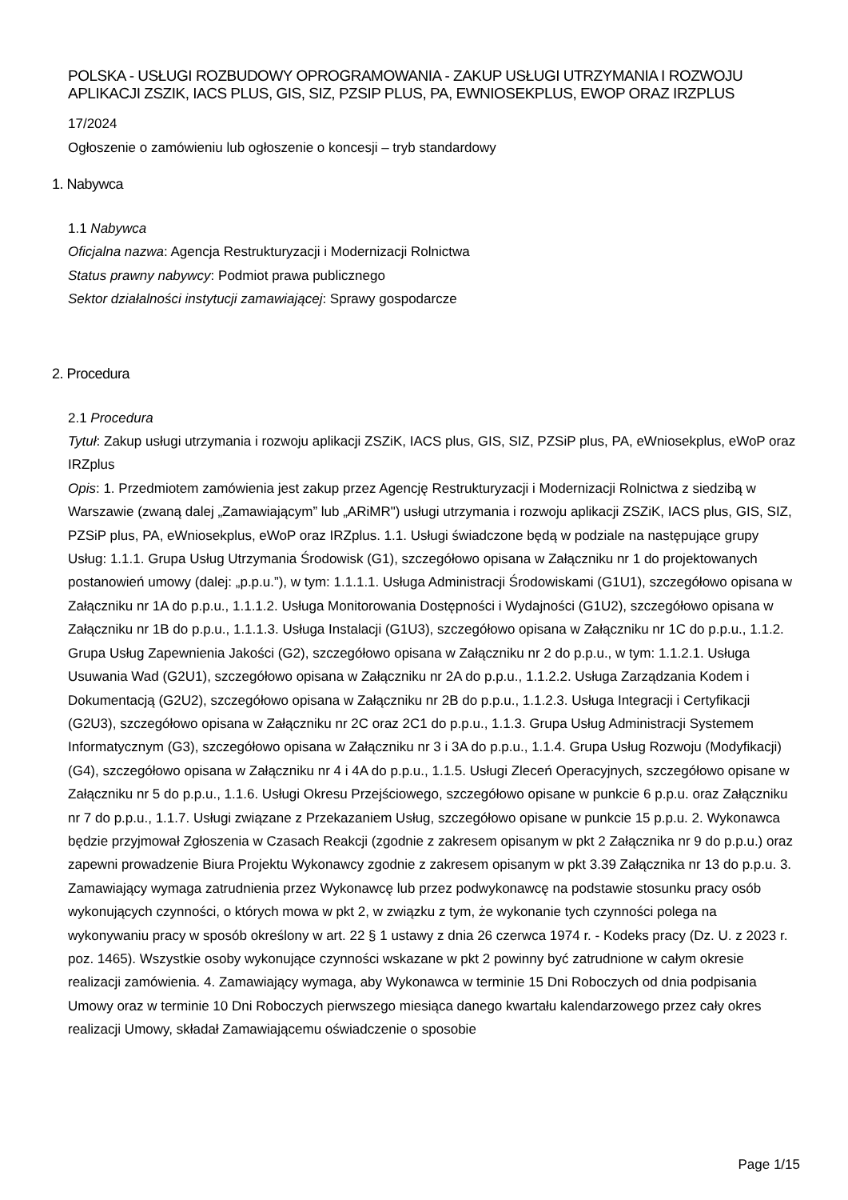POLSKA - USŁUGI ROZBUDOWY OPROGRAMOWANIA - ZAKUP USŁUGI UTRZYMANIA I ROZWOJU APLIKACJI ZSZIK, IACS PLUS, GIS, SIZ, PZSIP PLUS, PA, EWNIOSEKPLUS, EWOP ORAZ IRZPLUS
17/2024
Ogłoszenie o zamówieniu lub ogłoszenie o koncesji – tryb standardowy
1. Nabywca
1.1 Nabywca
Oficjalna nazwa: Agencja Restrukturyzacji i Modernizacji Rolnictwa
Status prawny nabywcy: Podmiot prawa publicznego
Sektor działalności instytucji zamawiającej: Sprawy gospodarcze
2. Procedura
2.1 Procedura
Tytuł: Zakup usługi utrzymania i rozwoju aplikacji ZSZiK, IACS plus, GIS, SIZ, PZSiP plus, PA, eWniosekplus, eWoP oraz IRZplus
Opis: 1. Przedmiotem zamówienia jest zakup przez Agencję Restrukturyzacji i Modernizacji Rolnictwa z siedzibą w Warszawie (zwaną dalej „Zamawiającym” lub „ARiMR") usługi utrzymania i rozwoju aplikacji ZSZiK, IACS plus, GIS, SIZ, PZSiP plus, PA, eWniosekplus, eWoP oraz IRZplus. 1.1. Usługi świadczone będą w podziale na następujące grupy Usług: 1.1.1. Grupa Usług Utrzymania Środowisk (G1), szczegółowo opisana w Załączniku nr 1 do projektowanych postanowień umowy (dalej: „p.p.u.”), w tym: 1.1.1.1. Usługa Administracji Środowiskami (G1U1), szczegółowo opisana w Załączniku nr 1A do p.p.u., 1.1.1.2. Usługa Monitorowania Dostępności i Wydajności (G1U2), szczegółowo opisana w Załączniku nr 1B do p.p.u., 1.1.1.3. Usługa Instalacji (G1U3), szczegółowo opisana w Załączniku nr 1C do p.p.u., 1.1.2. Grupa Usług Zapewnienia Jakości (G2), szczegółowo opisana w Załączniku nr 2 do p.p.u., w tym: 1.1.2.1. Usługa Usuwania Wad (G2U1), szczegółowo opisana w Załączniku nr 2A do p.p.u., 1.1.2.2. Usługa Zarządzania Kodem i Dokumentacją (G2U2), szczegółowo opisana w Załączniku nr 2B do p.p.u., 1.1.2.3. Usługa Integracji i Certyfikacji (G2U3), szczegółowo opisana w Załączniku nr 2C oraz 2C1 do p.p.u., 1.1.3. Grupa Usług Administracji Systemem Informatycznym (G3), szczegółowo opisana w Załączniku nr 3 i 3A do p.p.u., 1.1.4. Grupa Usług Rozwoju (Modyfikacji) (G4), szczegółowo opisana w Załączniku nr 4 i 4A do p.p.u., 1.1.5. Usługi Zleceń Operacyjnych, szczegółowo opisane w Załączniku nr 5 do p.p.u., 1.1.6. Usługi Okresu Przejściowego, szczegółowo opisane w punkcie 6 p.p.u. oraz Załączniku nr 7 do p.p.u., 1.1.7. Usługi związane z Przekazaniem Usług, szczegółowo opisane w punkcie 15 p.p.u. 2. Wykonawca będzie przyjmował Zgłoszenia w Czasach Reakcji (zgodnie z zakresem opisanym w pkt 2 Załącznika nr 9 do p.p.u.) oraz zapewni prowadzenie Biura Projektu Wykonawcy zgodnie z zakresem opisanym w pkt 3.39 Załącznika nr 13 do p.p.u. 3. Zamawiający wymaga zatrudnienia przez Wykonawcę lub przez podwykonawcę na podstawie stosunku pracy osób wykonujących czynności, o których mowa w pkt 2, w związku z tym, że wykonanie tych czynności polega na wykonywaniu pracy w sposób określony w art. 22 § 1 ustawy z dnia 26 czerwca 1974 r. - Kodeks pracy (Dz. U. z 2023 r. poz. 1465). Wszystkie osoby wykonujące czynności wskazane w pkt 2 powinny być zatrudnione w całym okresie realizacji zamówienia. 4. Zamawiający wymaga, aby Wykonawca w terminie 15 Dni Roboczych od dnia podpisania Umowy oraz w terminie 10 Dni Roboczych pierwszego miesiąca danego kwartału kalendarzowego przez cały okres realizacji Umowy, składał Zamawiającemu oświadczenie o sposobie
Page 1/15